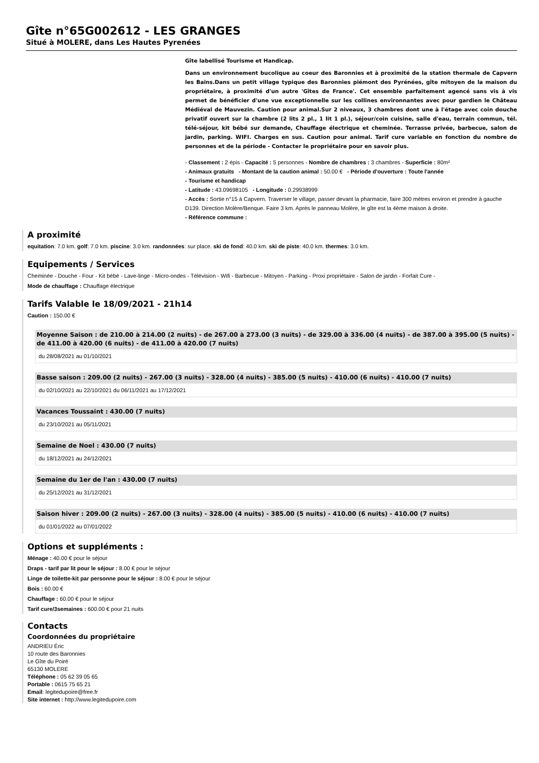Gîte n°65G002612 - LES GRANGES
Situé à MOLERE, dans Les Hautes Pyrenées
Gîte labellisé Tourisme et Handicap.
Dans un environnement bucolique au coeur des Baronnies et à proximité de la station thermale de Capvern les Bains.Dans un petit village typique des Baronnies piémont des Pyrénées, gîte mitoyen de la maison du propriétaire, à proximité d'un autre 'Gîtes de France'. Cet ensemble parfaitement agencé sans vis à vis permet de bénéficier d'une vue exceptionnelle sur les collines environnantes avec pour gardien le Château Médiéval de Mauvezin. Caution pour animal.Sur 2 niveaux, 3 chambres dont une à l'étage avec coin douche privatif ouvert sur la chambre (2 lits 2 pl., 1 lit 1 pl.), séjour/coin cuisine, salle d'eau, terrain commun, tél. télé-séjour, kit bébé sur demande, Chauffage électrique et cheminée. Terrasse privée, barbecue, salon de jardin, parking. WIFI. Charges en sus. Caution pour animal. Tarif cure variable en fonction du nombre de personnes et de la période - Contacter le propriétaire pour en savoir plus.
- Classement : 2 épis - Capacité : 5 personnes - Nombre de chambres : 3 chambres - Superficie : 80m²
- Animaux gratuits - Montant de la caution animal : 50.00 € - Période d'ouverture : Toute l'année
- Tourisme et handicap
- Latitude : 43.09698105 - Longitude : 0.29938999
- Accès : Sortie n°15 à Capvern. Traverser le village, passer devant la pharmacie, faire 300 mètres environ et prendre à gauche D139. Direction Molère/Benque. Faire 3 km. Après le panneau Molère, le gîte est la 4ème maison à droite.
- Référence commune :
A proximité
equitation: 7.0 km. golf: 7.0 km. piscine: 3.0 km. randonnées: sur place. ski de fond: 40.0 km. ski de piste: 40.0 km. thermes: 3.0 km.
Equipements / Services
Cheminée - Douche - Four - Kit bébé - Lave-linge - Micro-ondes - Télévision - Wifi - Barbecue - Mitoyen - Parking - Proxi propriétaire - Salon de jardin - Forfait Cure -
Mode de chauffage : Chauffage électrique
Tarifs Valable le 18/09/2021 - 21h14
Caution : 150.00 €
Moyenne Saison : de 210.00 à 214.00 (2 nuits) - de 267.00 à 273.00 (3 nuits) - de 329.00 à 336.00 (4 nuits) - de 387.00 à 395.00 (5 nuits) - de 411.00 à 420.00 (6 nuits) - de 411.00 à 420.00 (7 nuits)
du 28/08/2021 au 01/10/2021
Basse saison : 209.00 (2 nuits) - 267.00 (3 nuits) - 328.00 (4 nuits) - 385.00 (5 nuits) - 410.00 (6 nuits) - 410.00 (7 nuits)
du 02/10/2021 au 22/10/2021 du 06/11/2021 au 17/12/2021
Vacances Toussaint : 430.00 (7 nuits)
du 23/10/2021 au 05/11/2021
Semaine de Noel : 430.00 (7 nuits)
du 18/12/2021 au 24/12/2021
Semaine du 1er de l'an : 430.00 (7 nuits)
du 25/12/2021 au 31/12/2021
Saison hiver : 209.00 (2 nuits) - 267.00 (3 nuits) - 328.00 (4 nuits) - 385.00 (5 nuits) - 410.00 (6 nuits) - 410.00 (7 nuits)
du 01/01/2022 au 07/01/2022
Options et suppléments :
Ménage : 40.00 € pour le séjour
Draps - tarif par lit pour le séjour : 8.00 € pour le séjour
Linge de toilette-kit par personne pour le séjour : 8.00 € pour le séjour
Bois : 60.00 €
Chauffage : 60.00 € pour le séjour
Tarif cure/3semaines : 600.00 € pour 21 nuits
Contacts
Coordonnées du propriétaire
ANDRIEU Éric
10 route des Baronnies
Le Gîte du Poiré
65130 MOLERE
Téléphone : 05 62 39 05 65
Portable : 0615 75 65 21
Email: legitedupoire@free.fr
Site internet : http://www.legitedupoire.com